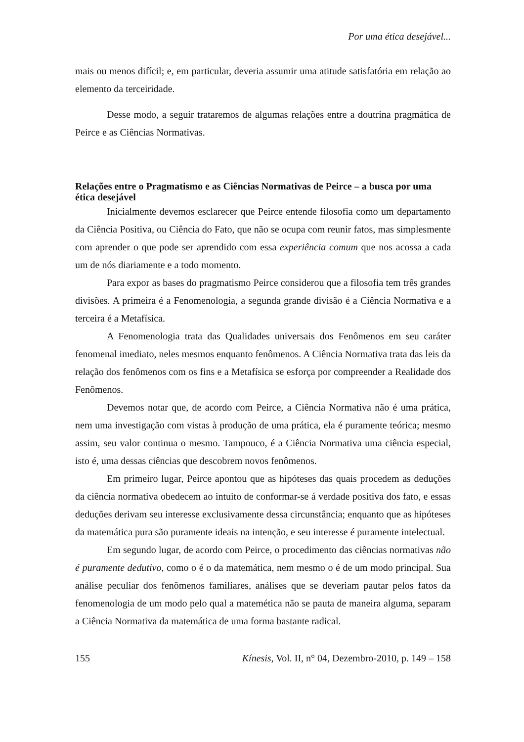Por uma ética desejável...
mais ou menos difícil; e, em particular, deveria assumir uma atitude satisfatória em relação ao elemento da terceiridade.
Desse modo, a seguir trataremos de algumas relações entre a doutrina pragmática de Peirce e as Ciências Normativas.
Relações entre o Pragmatismo e as Ciências Normativas de Peirce – a busca por uma ética desejável
Inicialmente devemos esclarecer que Peirce entende filosofia como um departamento da Ciência Positiva, ou Ciência do Fato, que não se ocupa com reunir fatos, mas simplesmente com aprender o que pode ser aprendido com essa experiência comum que nos acossa a cada um de nós diariamente e a todo momento.
Para expor as bases do pragmatismo Peirce considerou que a filosofia tem três grandes divisões. A primeira é a Fenomenologia, a segunda grande divisão é a Ciência Normativa e a terceira é a Metafísica.
A Fenomenologia trata das Qualidades universais dos Fenômenos em seu caráter fenomenal imediato, neles mesmos enquanto fenômenos. A Ciência Normativa trata das leis da relação dos fenômenos com os fins e a Metafísica se esforça por compreender a Realidade dos Fenômenos.
Devemos notar que, de acordo com Peirce, a Ciência Normativa não é uma prática, nem uma investigação com vistas à produção de uma prática, ela é puramente teórica; mesmo assim, seu valor continua o mesmo. Tampouco, é a Ciência Normativa uma ciência especial, isto é, uma dessas ciências que descobrem novos fenômenos.
Em primeiro lugar, Peirce apontou que as hipóteses das quais procedem as deduções da ciência normativa obedecem ao intuito de conformar-se á verdade positiva dos fato, e essas deduções derivam seu interesse exclusivamente dessa circunstância; enquanto que as hipóteses da matemática pura são puramente ideais na intenção, e seu interesse é puramente intelectual.
Em segundo lugar, de acordo com Peirce, o procedimento das ciências normativas não é puramente dedutivo, como o é o da matemática, nem mesmo o é de um modo principal. Sua análise peculiar dos fenômenos familiares, análises que se deveriam pautar pelos fatos da fenomenologia de um modo pelo qual a matemética não se pauta de maneira alguma, separam a Ciência Normativa da matemática de uma forma bastante radical.
155 Kínesis, Vol. II, n° 04, Dezembro-2010, p. 149 – 158